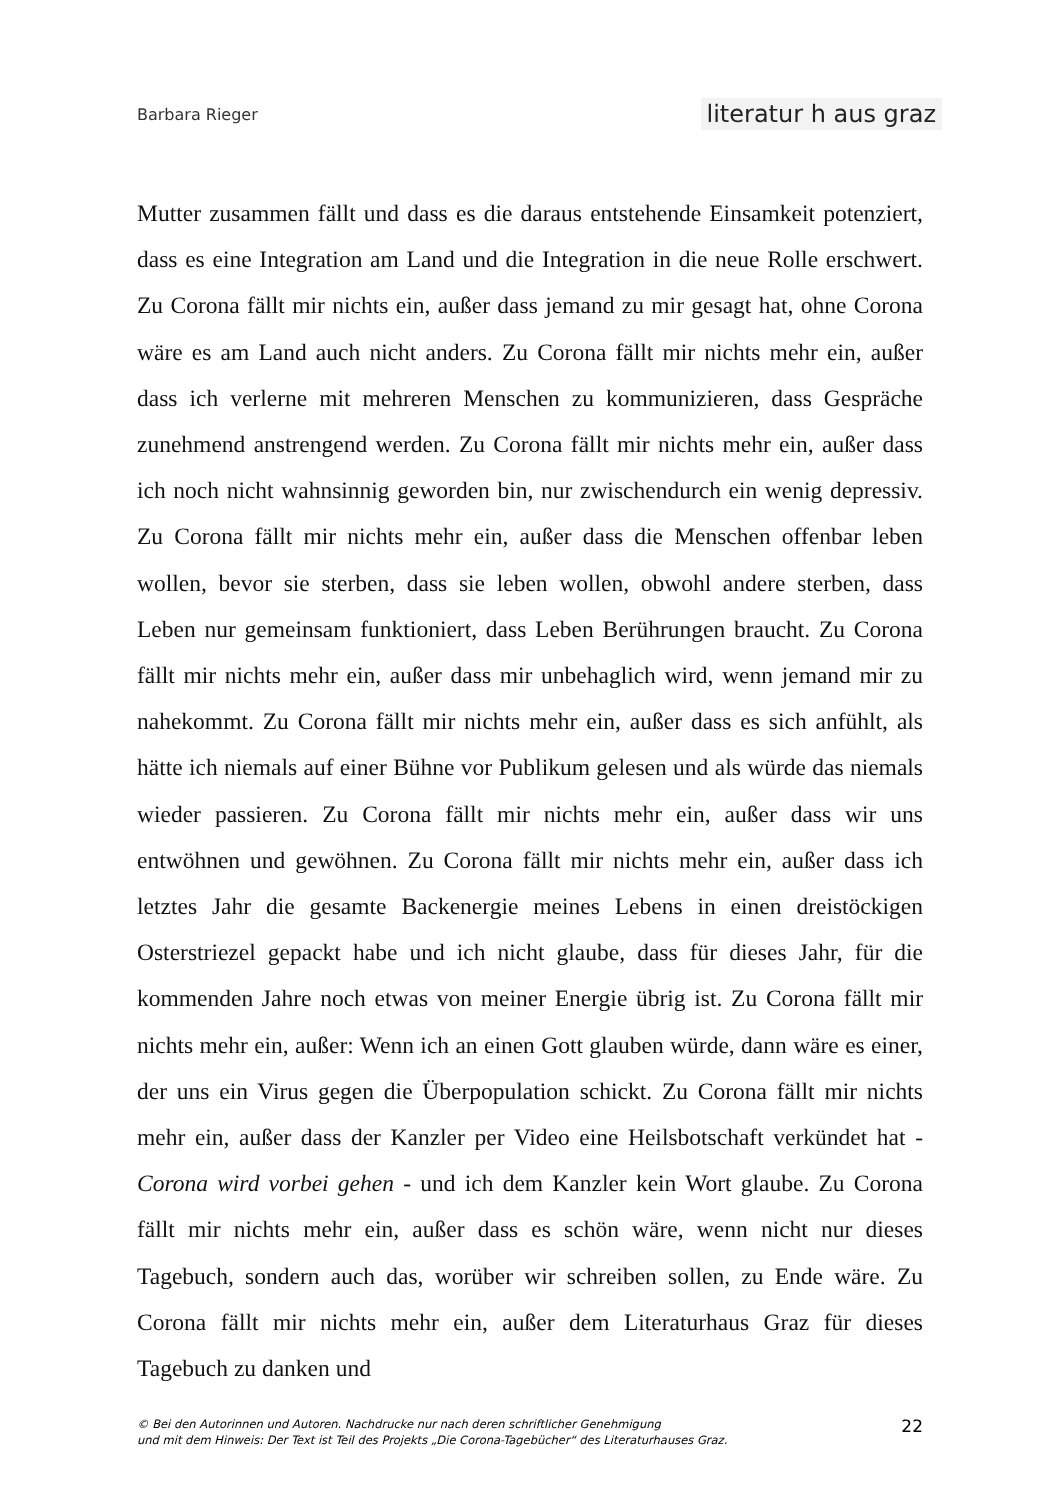Barbara Rieger literatur h aus graz
Mutter zusammen fällt und dass es die daraus entstehende Einsamkeit potenziert, dass es eine Integration am Land und die Integration in die neue Rolle erschwert. Zu Corona fällt mir nichts ein, außer dass jemand zu mir gesagt hat, ohne Corona wäre es am Land auch nicht anders. Zu Corona fällt mir nichts mehr ein, außer dass ich verlerne mit mehreren Menschen zu kommunizieren, dass Gespräche zunehmend anstrengend werden. Zu Corona fällt mir nichts mehr ein, außer dass ich noch nicht wahnsinnig geworden bin, nur zwischendurch ein wenig depressiv. Zu Corona fällt mir nichts mehr ein, außer dass die Menschen offenbar leben wollen, bevor sie sterben, dass sie leben wollen, obwohl andere sterben, dass Leben nur gemeinsam funktioniert, dass Leben Berührungen braucht. Zu Corona fällt mir nichts mehr ein, außer dass mir unbehaglich wird, wenn jemand mir zu nahekommt. Zu Corona fällt mir nichts mehr ein, außer dass es sich anfühlt, als hätte ich niemals auf einer Bühne vor Publikum gelesen und als würde das niemals wieder passieren. Zu Corona fällt mir nichts mehr ein, außer dass wir uns entwöhnen und gewöhnen. Zu Corona fällt mir nichts mehr ein, außer dass ich letztes Jahr die gesamte Backenergie meines Lebens in einen dreistöckigen Osterstriezel gepackt habe und ich nicht glaube, dass für dieses Jahr, für die kommenden Jahre noch etwas von meiner Energie übrig ist. Zu Corona fällt mir nichts mehr ein, außer: Wenn ich an einen Gott glauben würde, dann wäre es einer, der uns ein Virus gegen die Überpopulation schickt. Zu Corona fällt mir nichts mehr ein, außer dass der Kanzler per Video eine Heilsbotschaft verkündet hat - Corona wird vorbei gehen - und ich dem Kanzler kein Wort glaube. Zu Corona fällt mir nichts mehr ein, außer dass es schön wäre, wenn nicht nur dieses Tagebuch, sondern auch das, worüber wir schreiben sollen, zu Ende wäre. Zu Corona fällt mir nichts mehr ein, außer dem Literaturhaus Graz für dieses Tagebuch zu danken und
© Bei den Autorinnen und Autoren. Nachdrucke nur nach deren schriftlicher Genehmigung
und mit dem Hinweis: Der Text ist Teil des Projekts „Die Corona-Tagebücher“ des Literaturhauses Graz.
22